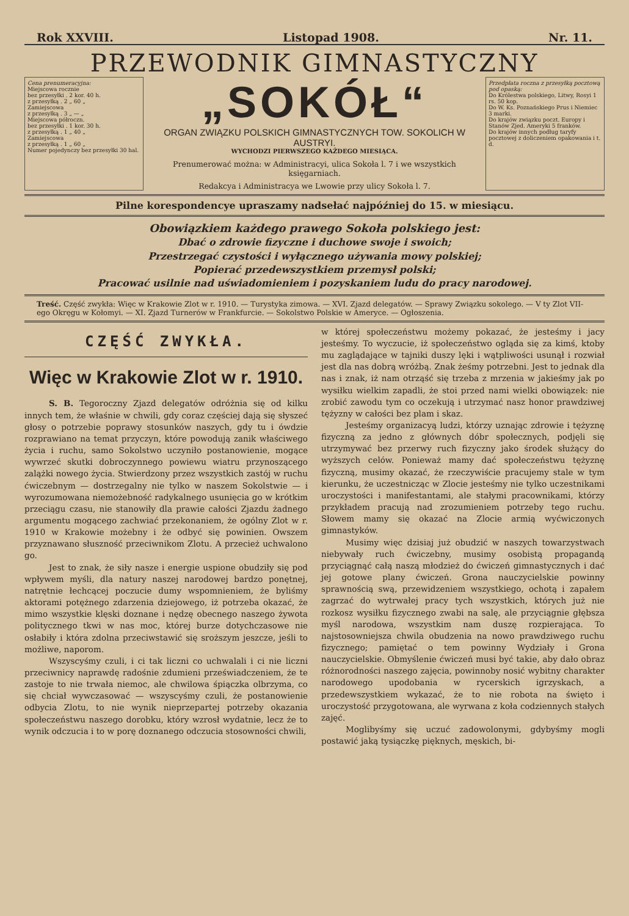Rok XXVIII. Listopad 1908. Nr. 11.
PRZEWODNIK GIMNASTYCZNY
Cena prenumeracyjna:
Miejscowa rocznie
bez przesyłki . 2 kor. 40 h.
z przesyłką . 2 „ 60 „
Zamiejscowa
z przesyłką . 3 „ — „
Miejscowa półroczn.
bez przesyłki . 1 kor. 30 h.
z przesyłką . 1 „ 40 „
Zamiejscowa
z przesyłką . 1 „ 60 „
Numer pojedynczy bez przesyłki 30 hal.
„SOKÓŁ“
ORGAN ZWIĄZKU POLSKICH GIMNASTYCZNYCH TOW. SOKOLICH W AUSTRYI.
WYCHODZI PIERWSZEGO KAŻDEGO MIESIĄCA.
Prenumerować można: w Administracyi, ulica Sokoła l. 7 i we wszystkich księgarniach.
Redakcya i Administracya we Lwowie przy ulicy Sokoła l. 7.
Przedpłata roczna z przesyłką pocztową pod opaską:
Do Królestwa polskiego, Litwy, Rosyi 1 rs. 50 kop.
Do W. Ks. Poznańskiego Prus i Niemiec 3 marki.
Do krajów związku poczt. Europy i Stanów Zjed. Ameryki 5 franków.
Do krajów innych podług taryfy pocztowej z doliczeniem opakowania i t. d.
Pilne korespondencye upraszamy nadsełać najpóźniej do 15. w miesiącu.
Obowiązkiem każdego prawego Sokoła polskiego jest:
Dbać o zdrowie fizyczne i duchowe swoje i swoich;
Przestrzegać czystości i wyłącznego używania mowy polskiej;
Popierać przedewszystkiem przemysł polski;
Pracować usilnie nad uświadomieniem i pozyskaniem ludu do pracy narodowej.
Treść. Część zwykła: Więc w Krakowie Zlot w r. 1910. — Turystyka zimowa. — XVI. Zjazd delegatów. — Sprawy Związku sokolego. — V ty Zlot VII-ego Okręgu w Kołomyi. — XI. Zjazd Turnerów w Frankfurcie. — Sokolstwo Polskie w Ameryce. — Ogłoszenia.
CZĘŚĆ ZWYKŁA.
Więc w Krakowie Zlot w r. 1910.
S. B. Tegoroczny Zjazd delegatów odróżnia się od kilku innych tem, że właśnie w chwili, gdy coraz częściej dają się słyszeć głosy o potrzebie poprawy stosunków naszych, gdy tu i ówdzie rozprawiano na temat przyczyn, które powodują zanik właściwego życia i ruchu, samo Sokolstwo uczyniło postanowienie, mogące wywrzeć skutki dobroczynnego powiewu wiatru przynoszącego zalążki nowego życia. Stwierdzony przez wszystkich zastój w ruchu ćwiczebnym — dostrzegalny nie tylko w naszem Sokolstwie — i wyrozumowana niemożebność radykalnego usunięcia go w krótkim przeciągu czasu, nie stanowiły dla prawie całości Zjazdu żadnego argumentu mogącego zachwiać przekonaniem, że ogólny Zlot w r. 1910 w Krakowie możebny i że odbyć się powinien. Owszem przyznawano słuszność przeciwnikom Zlotu. A przecież uchwalono go.
Jest to znak, że siły nasze i energie uspione obudziły się pod wpływem myśli, dla natury naszej narodowej bardzo ponętnej, natrętnie łechcącej poczucie dumy wspomnieniem, że byliśmy aktorami potężnego zdarzenia dziejowego, iż potrzeba okazać, że mimo wszystkie klęski doznane i nędzę obecnego naszego żywota politycznego tkwi w nas moc, której burze dotychczasowe nie osłabiły i która zdolna przeciwstawić się sroższym jeszcze, jeśli to możliwe, naporom.
Wszyscyśmy czuli, i ci tak liczni co uchwalali i ci nie liczni przeciwnicy naprawdę radośnie zdumieni przeświadczeniem, że te zastoje to nie trwała niemoc, ale chwilowa śpiączka olbrzyma, co się chciał wywczasować — wszyscyśmy czuli, że postanowienie odbycia Zlotu, to nie wynik nieprzepartej potrzeby okazania społeczeństwu naszego dorobku, który wzrosł wydatnie, lecz że to wynik odczucia i to w porę doznanego odczucia stosowności chwili,
w której społeczeństwu możemy pokazać, że jesteśmy i jacy jesteśmy. To wyczucie, iż społeczeństwo ogląda się za kimś, ktoby mu zaglądające w tajniki duszy lęki i wątpliwości usunął i rozwiał jest dla nas dobrą wróżbą. Znak żeśmy potrzebni. Jest to jednak dla nas i znak, iż nam otrząść się trzeba z mrzenia w jakieśmy jak po wysiłku wielkim zapadli, że stoi przed nami wielki obowiązek: nie zrobić zawodu tym co oczekują i utrzymać nasz honor prawdziwej tężyzny w całości bez plam i skaz.
Jesteśmy organizacyą ludzi, którzy uznając zdrowie i tężyznę fizyczną za jedno z głównych dóbr społecznych, podjęli się utrzymywać bez przerwy ruch fizyczny jako środek służący do wyższych celów. Ponieważ mamy dać społeczeństwu tężyznę fizyczną, musimy okazać, że rzeczywiście pracujemy stale w tym kierunku, że uczestnicząc w Zlocie jesteśmy nie tylko uczestnikami uroczystości i manifestantami, ale stałymi pracownikami, którzy przykładem pracują nad zrozumieniem potrzeby tego ruchu. Słowem mamy się okazać na Zlocie armią wyćwiczonych gimnastyków.
Musimy więc dzisiaj już obudzić w naszych towarzystwach niebywały ruch ćwiczebny, musimy osobistą propagandą przyciągnąć całą naszą młodzież do ćwiczeń gimnastycznych i dać jej gotowe plany ćwiczeń. Grona nauczycielskie powinny sprawnością swą, przewidzeniem wszystkiego, ochotą i zapałem zagrzać do wytrwałej pracy tych wszystkich, których już nie rozkosz wysiłku fizycznego zwabi na salę, ale przyciągnie głębsza myśl narodowa, wszystkim nam duszę rozpierająca. To najstosowniejsza chwila obudzenia na nowo prawdziwego ruchu fizycznego; pamiętać o tem powinny Wydziały i Grona nauczycielskie. Obmyślenie ćwiczeń musi być takie, aby dało obraz różnorodności naszego zajęcia, powinnoby nosić wybitny charakter narodowego upodobania w rycerskich igrzyskach, a przedewszystkiem wykazać, że to nie robota na święto i uroczystość przygotowana, ale wyrwana z koła codziennych stałych zajęć.
Moglibyśmy się uczuć zadowolonymi, gdybyśmy mogli postawić jaką tysiączkę pięknych, męskich, bi-